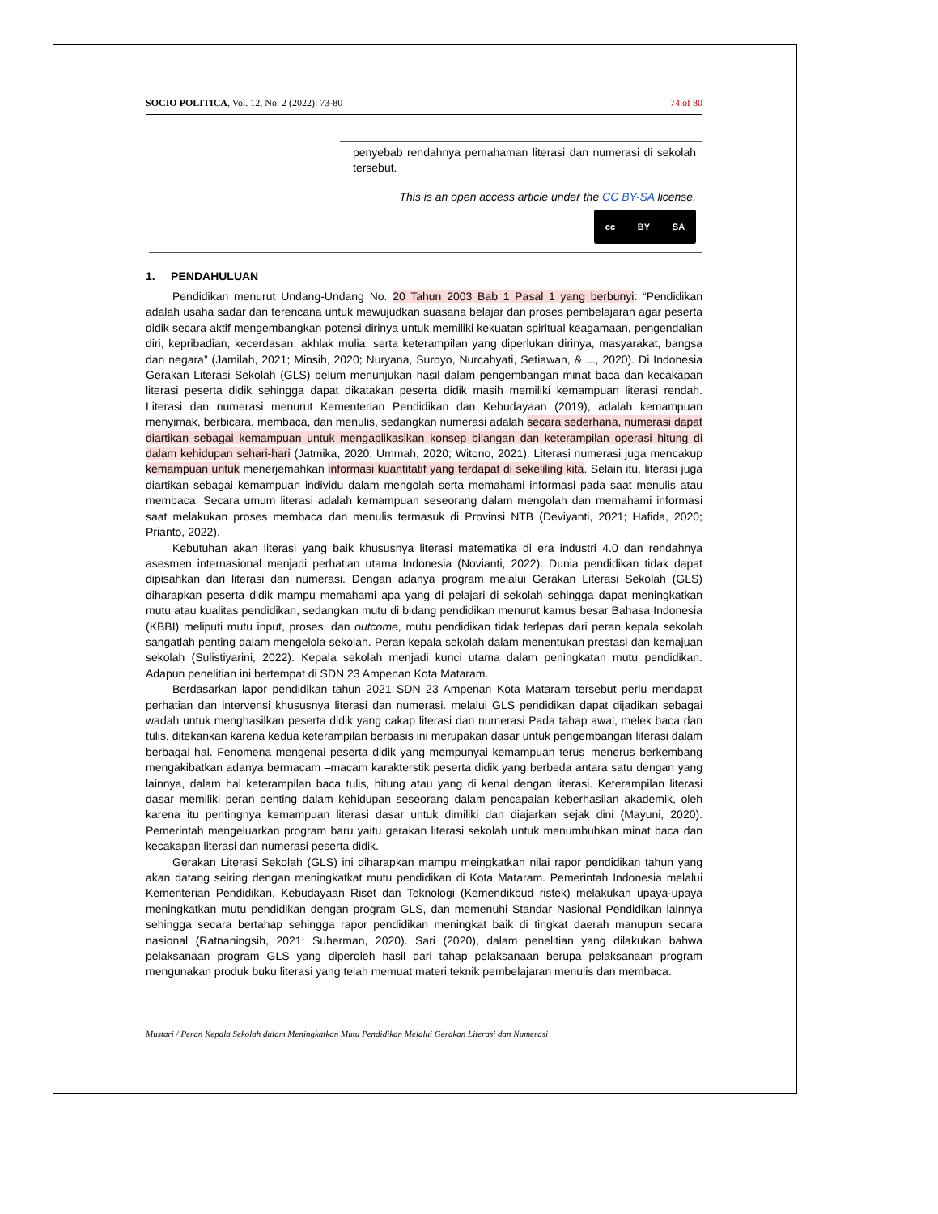SOCIO POLITICA, Vol. 12, No. 2 (2022): 73-80 74 of 80
penyebab rendahnya pemahaman literasi dan numerasi di sekolah tersebut.
This is an open access article under the CC BY-SA license.
cc BY SA
1. PENDAHULUAN
Pendidikan menurut Undang-Undang No. 20 Tahun 2003 Bab 1 Pasal 1 yang berbunyi: “Pendidikan adalah usaha sadar dan terencana untuk mewujudkan suasana belajar dan proses pembelajaran agar peserta didik secara aktif mengembangkan potensi dirinya untuk memiliki kekuatan spiritual keagamaan, pengendalian diri, kepribadian, kecerdasan, akhlak mulia, serta keterampilan yang diperlukan dirinya, masyarakat, bangsa dan negara” (Jamilah, 2021; Minsih, 2020; Nuryana, Suroyo, Nurcahyati, Setiawan, & ..., 2020). Di Indonesia Gerakan Literasi Sekolah (GLS) belum menunjukan hasil dalam pengembangan minat baca dan kecakapan literasi peserta didik sehingga dapat dikatakan peserta didik masih memiliki kemampuan literasi rendah. Literasi dan numerasi menurut Kementerian Pendidikan dan Kebudayaan (2019), adalah kemampuan menyimak, berbicara, membaca, dan menulis, sedangkan numerasi adalah secara sederhana, numerasi dapat diartikan sebagai kemampuan untuk mengaplikasikan konsep bilangan dan keterampilan operasi hitung di dalam kehidupan sehari-hari (Jatmika, 2020; Ummah, 2020; Witono, 2021). Literasi numerasi juga mencakup kemampuan untuk menerjemahkan informasi kuantitatif yang terdapat di sekeliling kita. Selain itu, literasi juga diartikan sebagai kemampuan individu dalam mengolah serta memahami informasi pada saat menulis atau membaca. Secara umum literasi adalah kemampuan seseorang dalam mengolah dan memahami informasi saat melakukan proses membaca dan menulis termasuk di Provinsi NTB (Deviyanti, 2021; Hafida, 2020; Prianto, 2022).
Kebutuhan akan literasi yang baik khususnya literasi matematika di era industri 4.0 dan rendahnya asesmen internasional menjadi perhatian utama Indonesia (Novianti, 2022). Dunia pendidikan tidak dapat dipisahkan dari literasi dan numerasi. Dengan adanya program melalui Gerakan Literasi Sekolah (GLS) diharapkan peserta didik mampu memahami apa yang di pelajari di sekolah sehingga dapat meningkatkan mutu atau kualitas pendidikan, sedangkan mutu di bidang pendidikan menurut kamus besar Bahasa Indonesia (KBBI) meliputi mutu input, proses, dan outcome, mutu pendidikan tidak terlepas dari peran kepala sekolah sangatlah penting dalam mengelola sekolah. Peran kepala sekolah dalam menentukan prestasi dan kemajuan sekolah (Sulistiyarini, 2022). Kepala sekolah menjadi kunci utama dalam peningkatan mutu pendidikan. Adapun penelitian ini bertempat di SDN 23 Ampenan Kota Mataram.
Berdasarkan lapor pendidikan tahun 2021 SDN 23 Ampenan Kota Mataram tersebut perlu mendapat perhatian dan intervensi khususnya literasi dan numerasi. melalui GLS pendidikan dapat dijadikan sebagai wadah untuk menghasilkan peserta didik yang cakap literasi dan numerasi Pada tahap awal, melek baca dan tulis, ditekankan karena kedua keterampilan berbasis ini merupakan dasar untuk pengembangan literasi dalam berbagai hal. Fenomena mengenai peserta didik yang mempunyai kemampuan terus–menerus berkembang mengakibatkan adanya bermacam –macam karakterstik peserta didik yang berbeda antara satu dengan yang lainnya, dalam hal keterampilan baca tulis, hitung atau yang di kenal dengan literasi. Keterampilan literasi dasar memiliki peran penting dalam kehidupan seseorang dalam pencapaian keberhasilan akademik, oleh karena itu pentingnya kemampuan literasi dasar untuk dimiliki dan diajarkan sejak dini (Mayuni, 2020). Pemerintah mengeluarkan program baru yaitu gerakan literasi sekolah untuk menumbuhkan minat baca dan kecakapan literasi dan numerasi peserta didik.
Gerakan Literasi Sekolah (GLS) ini diharapkan mampu meingkatkan nilai rapor pendidikan tahun yang akan datang seiring dengan meningkatkat mutu pendidikan di Kota Mataram. Pemerintah Indonesia melalui Kementerian Pendidikan, Kebudayaan Riset dan Teknologi (Kemendikbud ristek) melakukan upaya-upaya meningkatkan mutu pendidikan dengan program GLS, dan memenuhi Standar Nasional Pendidikan lainnya sehingga secara bertahap sehingga rapor pendidikan meningkat baik di tingkat daerah manupun secara nasional (Ratnaningsih, 2021; Suherman, 2020). Sari (2020), dalam penelitian yang dilakukan bahwa pelaksanaan program GLS yang diperoleh hasil dari tahap pelaksanaan berupa pelaksanaan program mengunakan produk buku literasi yang telah memuat materi teknik pembelajaran menulis dan membaca.
Mustari / Peran Kepala Sekolah dalam Meningkatkan Mutu Pendidikan Melalui Gerakan Literasi dan Numerasi